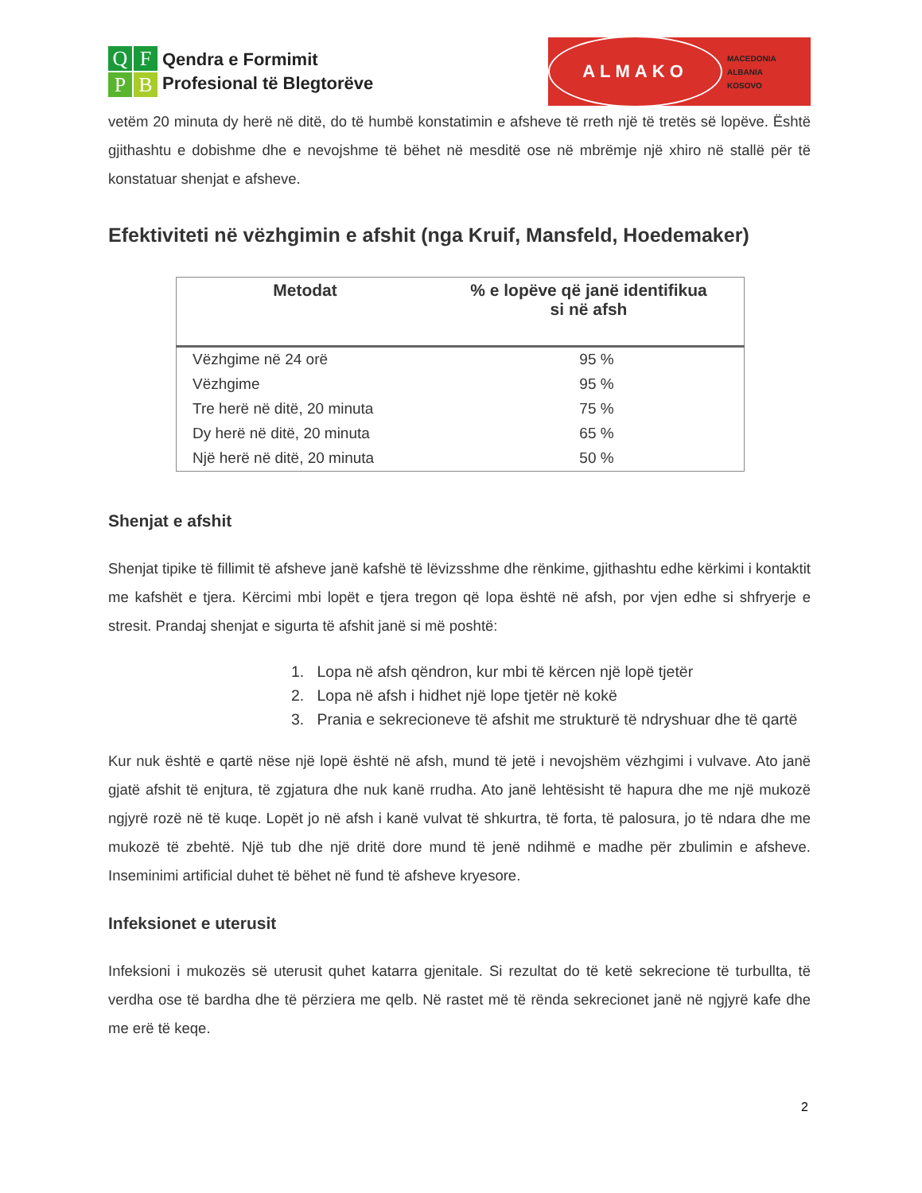QFPB
Qendra e Formimit
Profesional të Blegtorëve
ALMAKO
MACEDONIA
ALBANIA
KOSOVO
vetëm 20 minuta dy herë në ditë, do të humbë konstatimin e afsheve të rreth një të tretës së lopëve. Është gjithashtu e dobishme dhe e nevojshme të bëhet në mesditë ose në mbrëmje një xhiro në stallë për të konstatuar shenjat e afsheve.
Efektiviteti në vëzhgimin e afshit (nga Kruif, Mansfeld, Hoedemaker)
| Metodat | % e lopëve që janë identifikua si në afsh |
| --- | --- |
| Vëzhgime në 24 orë | 95 % |
| Vëzhgime | 95 % |
| Tre herë në ditë, 20 minuta | 75 % |
| Dy herë në ditë, 20 minuta | 65 % |
| Një herë në ditë, 20 minuta | 50 % |
Shenjat e afshit
Shenjat tipike të fillimit të afsheve janë kafshë të lëvizsshme dhe rënkime, gjithashtu edhe kërkimi i kontaktit me kafshët e tjera. Kërcimi mbi lopët e tjera tregon që lopa është në afsh, por vjen edhe si shfryerje e stresit. Prandaj shenjat e sigurta të afshit janë si më poshtë:
1. Lopa në afsh qëndron, kur mbi të kërcen një lopë tjetër
2. Lopa në afsh i hidhet një lope tjetër në kokë
3. Prania e sekrecioneve të afshit me strukturë të ndryshuar dhe të qartë
Kur nuk është e qartë nëse një lopë është në afsh, mund të jetë i nevojshëm vëzhgimi i vulvave. Ato janë gjatë afshit të enjtura, të zgjatura dhe nuk kanë rrudha. Ato janë lehtësisht të hapura dhe me një mukozë ngjyrë rozë në të kuqe. Lopët jo në afsh i kanë vulvat të shkurtra, të forta, të palosura, jo të ndara dhe me mukozë të zbehtë. Një tub dhe një dritë dore mund të jenë ndihmë e madhe për zbulimin e afsheve. Inseminimi artificial duhet të bëhet në fund të afsheve kryesore.
Infeksionet e uterusit
Infeksioni i mukozës së uterusit quhet katarra gjenitale. Si rezultat do të ketë sekrecione të turbullta, të verdha ose të bardha dhe të përziera me qelb. Në rastet më të rënda sekrecionet janë në ngjyrë kafe dhe me erë të keqe.
2